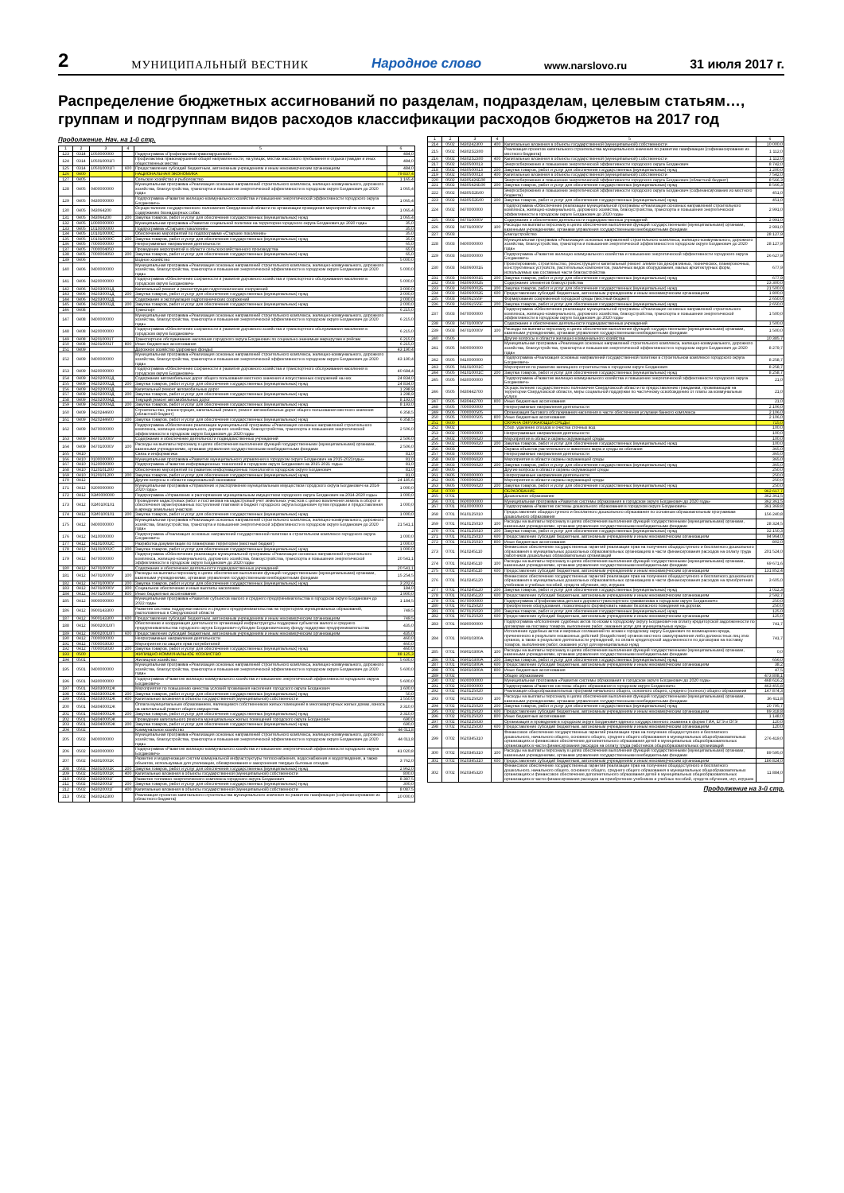2 МУНИЦИПАЛЬНЫЙ ВЕСТНИК Народное слово www.narslovo.ru 31 июля 2017 г.
Распределение бюджетных ассигнований по разделам, подразделам, целевым статьям…, группам и подгруппам видов расходов классификации расходов бюджетов на 2017 год
Продолжение. Нач. на 1-й стр.
| 1 | 2 | 3 | 4 | 5 | 6 |
| --- | --- | --- | --- | --- | --- |
| 123 | 0314 | 1050000000 | | Подпрограмма «Профилактика правонарушений» | 484,0 |
| 124 | 0314 | 105010001П | | Профилактика правонарушений общей направленности, на улицах, местах массового пребывания и отдыха граждан и иных общественных местах | 484,0 |
| 125 | 0314 | 105010001П | 600 | Предоставление субсидий бюджетным, автономным учреждениям и иным некоммерческим организациям | 484,0 |
| 126 | 0400 | | | НАЦИОНАЛЬНАЯ ЭКОНОМИКА | 79 837,4 |
| 127 | 0405 | | | Сельское хозяйство и рыболовство | 1 165,4 |
| 128 | 0405 | 0400000000 | | Муниципальная программа «Реализация основных направлений строительного комплекса, жилищно-коммунального, дорожного хозяйства, благоустройства, транспорта и повышения энергетической эффективности в городском округе Богданович до 2020 года» | 1 065,4 |
| 129 | 0405 | 0430000000 | | Подпрограмма «Развитие жилищно-коммунального хозяйства и повышение энергетической эффективности городского округа Богданович» | 1 065,4 |
| 130 | 0405 | 043064200 | | Осуществление государственного полномочия Свердловской области по организации проведения мероприятий по отлову и содержанию безнадзорных собак | 1 065,4 |
| 131 | 0405 | 043064200 | 200 | Закупка товаров, работ и услуг для обеспечения государственных (муниципальных) нужд | 1 065,4 |
| 132 | 0405 | 1000000000 | | Муниципальная программа «Развитие социальной политики на территории городского округа Богданович до 2020 года» | 35,0 |
| 133 | 0405 | 1010000000 | | Подпрограмма «Старшее поколение» | 35,0 |
| 134 | 0405 | 101010000С | | Обеспечение мероприятий по подпрограмме «Старшее поколение» | 35,0 |
| 135 | 0405 | 101010000С | 200 | Закупка товаров, работ и услуг для обеспечения государственных (муниципальных) нужд | 35,0 |
| 136 | 0405 | 7000000000 | | Непрограммные направления деятельности | 65,0 |
| 137 | 0405 | 7000004050 | | Проведение мероприятий в области сельскохозяйственного производства | 65,0 |
| 138 | 0405 | 7000004050 | 200 | Закупка товаров, работ и услуг для обеспечения государственных (муниципальных) нужд | 65,0 |
| 139 | 0406 | | | Водное хозяйство | 5 000,0 |
| 140 | 0406 | 0400000000 | | Муниципальная программа «Реализация основных направлений строительного комплекса, жилищно-коммунального, дорожного хозяйства, благоустройства, транспорта и повышения энергетической эффективности в городском округе Богданович до 2020 года» | 5 000,0 |
| 141 | 0406 | 0420000000 | | Подпрограмма «Обеспечение сохранности и развития дорожного хозяйства и транспортного обслуживания населения в городском округе Богданович» | 5 000,0 |
| 142 | 0406 | 042030001Д | | Капитальный ремонт и реконструкция гидротехнических сооружений | 3 000,0 |
| 143 | 0406 | 042030001Д | 200 | Закупка товаров, работ и услуг для обеспечения государственных (муниципальных) нужд | 3 000,0 |
| 144 | 0406 | 042030002Д | | Содержание и эксплуатация гидротехнических сооружений | 2 000,0 |
| 145 | 0406 | 042030002Д | 200 | Закупка товаров, работ и услуг для обеспечения государственных (муниципальных) нужд | 2 000,0 |
| 146 | 0408 | | | Транспорт | 6 215,0 |
| 147 | 0408 | 0400000000 | | Муниципальная программа «Реализация основных направлений строительного комплекса, жилищно-коммунального, дорожного хозяйства, благоустройства, транспорта и повышения энергетической эффективности в городском округе Богданович до 2020 года» | 6 215,0 |
| 148 | 0408 | 0420000000 | | Подпрограмма «Обеспечение сохранности и развития дорожного хозяйства и транспортного обслуживания населения в городском округе Богданович» | 6 215,0 |
| 149 | 0408 | 042010001Т | | Транспортное обслуживание населения городского округа Богданович по социально-значимым маршрутам и рейсам | 6 215,0 |
| 150 | 0408 | 042010001Т | 800 | Иные бюджетные ассигнования | 6 215,0 |
| 151 | 0409 | | | Дорожное хозяйство (дорожные фонды) | 43 190,4 |
| 152 | 0409 | 0400000000 | | Муниципальная программа «Реализация основных направлений строительного комплекса, жилищно-коммунального, дорожного хозяйства, благоустройства, транспорта и повышения энергетической эффективности в городском округе Богданович до 2020 года» | 43 190,4 |
| 153 | 0409 | 0420000000 | | Подпрограмма «Обеспечение сохранности и развития дорожного хозяйства и транспортного обслуживания населения в городском округе Богданович» | 40 684,4 |
| 154 | 0409 | 042020002Д | | Содержание автомобильных дорог общего пользования местного значения и искусственных сооружений на них | 24 834,0 |
| 155 | 0409 | 042020002Д | 200 | Закупка товаров, работ и услуг для обеспечения государственных (муниципальных) нужд | 24 834,0 |
| 156 | 0409 | 042020003Д | | Капитальный ремонт автомобильных дорог | 1 298,9 |
| 157 | 0409 | 042020003Д | 200 | Закупка товаров, работ и услуг для обеспечения государственных (муниципальных) нужд | 1 298,9 |
| 158 | 0409 | 042020004Д | | Текущий ремонт автомобильных дорог | 8 193,0 |
| 159 | 0409 | 042020004Д | 200 | Закупка товаров, работ и услуг для обеспечения государственных (муниципальных) нужд | 8 193,0 |
| 160 | 0409 | 0420244600 | | Строительство, реконструкция, капитальный ремонт, ремонт автомобильных дорог общего пользования местного значения (областной бюджет) | 6 358,5 |
| 161 | 0409 | 0420244600 | 200 | Закупка товаров, работ и услуг для обеспечения государственных (муниципальных) нужд | 6 358,5 |
| 162 | 0409 | 0470000000 | | Подпрограмма «Обеспечение реализации муниципальной программы «Реализация основных направлений строительного комплекса, жилищно-коммунального, дорожного хозяйства, благоустройства, транспорта и повышения энергетической эффективности в городском округе Богданович до 2020 года» | 2 506,0 |
| 163 | 0409 | 047010000У | | Содержание и обеспечение деятельности подведомственных учреждений | 2 506,0 |
| 164 | 0409 | 047010000У | 100 | Расходы на выплаты персоналу в целях обеспечения выполнения функций государственными (муниципальными) органами, казенными учреждениями, органами управления государственными внебюджетными фондами | 2 506,0 |
| 165 | 0410 | | | Связь и информатика | 81,0 |
| 166 | 0410 | 0100000000 | | Муниципальная программа «Развитие муниципального управления в городском округе Богданович на 2015-2021годы» | 81,0 |
| 167 | 0410 | 0120000000 | | Подпрограмма «Развитие информационных технологий в городском округе Богданович на 2015-2021 годы» | 81,0 |
| 168 | 0410 | 0120101200 | | Обеспечение мероприятий по развитию информационных технологий в городском округе Богданович | 81,0 |
| 169 | 0410 | 0120101200 | 200 | Закупка товаров, работ и услуг для обеспечения государственных (муниципальных) нужд | 81,0 |
| 170 | 0412 | | | Другие вопросы в области национальной экономики | 24 185,6 |
| 171 | 0412 | 0200000000 | | Муниципальная программа «Управление и распоряжение муниципальным имуществом городского округа Богданович на 2014-2020 годы» | 1 000,0 |
| 172 | 0412 | 02И0000000 | | Подпрограмма «Управление и распоряжение муниципальным имуществом городского округа Богданович на 2014-2020 годы» | 1 000,0 |
| 173 | 0412 | 02И0100101 | | Проведение кадастровых работ и постановка на кадастровый учет земельных участков с целью вовлечения земель в оборот и обеспечения гарантированных поступлений платежей в бюджет городского округа Богданович путем продажи и предоставления в аренду земельных участков | 1 000,0 |
| 174 | 0412 | 02И0100101 | 200 | Закупка товаров, работ и услуг для обеспечения государственных (муниципальных) нужд | 1 000,0 |
| 175 | 0412 | 0400000000 | | Муниципальная программа «Реализация основных направлений строительного комплекса, жилищно-коммунального, дорожного хозяйства, благоустройства, транспорта и повышения энергетической эффективности в городском округе Богданович до 2020 года» | 21 541,1 |
| 176 | 0412 | 0410000000 | | Подпрограмма «Реализация основных направлений государственной политики в строительном комплексе городского округа Богданович» | 1 000,0 |
| 177 | 0412 | 041010002С | | Разработка документации по планировке территории (местный бюджет) | 1 000,0 |
| 178 | 0412 | 041010002С | 200 | Закупка товаров, работ и услуг для обеспечения государственных (муниципальных) нужд | 1 000,0 |
| 179 | 0412 | 0470000000 | | Подпрограмма «Обеспечение реализации муниципальной программы «Реализация основных направлений строительного комплекса, жилищно-коммунального, дорожного хозяйства, благоустройства, транспорта и повышения энергетической эффективности в городском округе Богданович до 2020 года» | 20 541,1 |
| 180 | 0412 | 047010000У | | Содержание и обеспечение деятельности подведомственных учреждений | 20 541,1 |
| 181 | 0412 | 047010000У | 100 | Расходы на выплаты персоналу в целях обеспечения выполнения функций государственными (муниципальными) органами, казенными учреждениями, органами управления государственными внебюджетными фондами | 15 254,5 |
| 182 | 0412 | 047010000У | 200 | Закупка товаров, работ и услуг для обеспечения государственных (муниципальных) нужд | 3 202,6 |
| 183 | 0412 | 047010000У | 300 | Социальное обеспечение и иные выплаты населению | 184,0 |
| 184 | 0412 | 047010000У | 800 | Иные бюджетные ассигнования | 1 900,0 |
| 185 | 0412 | 0900000000 | | Муниципальная программа «Развитие субъектов малого и среднего предпринимательства в городском округе Богданович до 2022 года» | 1 184,5 |
| 186 | 0412 | 0900143300 | | Развитие системы поддержки малого и среднего предпринимательства на территориях муниципальных образований, расположенных в Свердловской области | 749,5 |
| 187 | 0412 | 0900143300 | 600 | Предоставление субсидий бюджетным, автономным учреждениям и иным некоммерческим организациям | 749,5 |
| 188 | 0412 | 090020010П | | Обеспечение и координация деятельности организаций инфраструктуры поддержки субъектов малого и среднего предпринимательства городского округа Богданович-субсидии Богдановичскому фонду поддержки предпринимательства | 435,0 |
| 189 | 0412 | 090020010П | 600 | Предоставление субсидий бюджетным, автономным учреждениям и иным некоммерческим организациям | 435,0 |
| 190 | 0412 | 7000000000 | | Непрограммные направления деятельности | 460,0 |
| 191 | 0412 | 7000003030 | | Мероприятия по защите прав потребителей | 460,0 |
| 192 | 0412 | 7000003030 | 200 | Закупка товаров, работ и услуг для обеспечения государственных (муниципальных) нужд | 460,0 |
| 193 | 0500 | | | ЖИЛИЩНО-КОММУНАЛЬНОЕ ХОЗЯЙСТВО | 88 125,3 |
| 194 | 0501 | | | Жилищное хозяйство | 5 600,0 |
| 195 | 0501 | 0400000000 | | Муниципальная программа «Реализация основных направлений строительного комплекса, жилищно-коммунального, дорожного хозяйства, благоустройства, транспорта и повышения энергетической эффективности в городском округе Богданович до 2020 года» | 5 600,0 |
| 196 | 0501 | 0430000000 | | Подпрограмма «Развитие жилищно-коммунального хозяйства и повышение энергетической эффективности городского округа Богданович» | 5 600,0 |
| 197 | 0501 | 043030001Ж | | Мероприятия по повышению качества условий проживания населения городского округа Богданович | 1 600,0 |
| 198 | 0501 | 043030001Ж | 200 | Закупка товаров, работ и услуг для обеспечения государственных (муниципальных) нужд | 50,0 |
| 199 | 0501 | 043030001Ж | 400 | Капитальные вложения в объекты государственной (муниципальной) собственности | 1 550,0 |
| 200 | 0501 | 043040001Ж | | Оплата муниципальным образованием, являющимся собственником жилых помещений в многоквартирных жилых домах, взноса на капитальный ремонт общего имущества | 3 310,0 |
| 201 | 0501 | 043040001Ж | 200 | Закупка товаров, работ и услуг для обеспечения государственных (муниципальных) нужд | 3 310,0 |
| 202 | 0501 | 043040005Ж | | Проведение капитального ремонта муниципальных жилых помещений городского округа Богданович | 690,0 |
| 203 | 0501 | 043040005Ж | 200 | Закупка товаров, работ и услуг для обеспечения государственных (муниципальных) нужд | 690,0 |
| 204 | 0502 | | | Коммунальное хозяйство | 44 011,8 |
| 205 | 0502 | 0400000000 | | Муниципальная программа «Реализация основных направлений строительного комплекса, жилищно-коммунального, дорожного хозяйства, благоустройства, транспорта и повышения энергетической эффективности в городском округе Богданович до 2020 года» | 44 011,8 |
| 206 | 0502 | 0430000000 | | Подпрограмма «Развитие жилищно-коммунального хозяйства и повышение энергетической эффективности городского округа Богданович» | 41 020,8 |
| 207 | 0502 | 043010001К | | Развитие и модернизация систем коммунальной инфраструктуры теплоснабжения, водоснабжения и водоотведения, а также объектов, используемых для утилизации, обезвреживания и захоронения твердых бытовых отходов | 3 762,0 |
| 208 | 0502 | 043010001К | 200 | Закупка товаров, работ и услуг для обеспечения государственных (муниципальных) нужд | 2 962,0 |
| 209 | 0502 | 043010001К | 400 | Капитальные вложения в объекты государственной (муниципальной) собственности | 800,0 |
| 210 | 0502 | 043020001Г | | Развитие топливно-энергетического комплекса городского округа Богданович | 8 387,5 |
| 211 | 0502 | 043020001Г | 200 | Закупка товаров, работ и услуг для обеспечения государственных (муниципальных) нужд | 300,0 |
| 212 | 0502 | 043020001Г | 400 | Капитальные вложения в объекты государственной (муниципальной) собственности | 8 087,5 |
| 213 | 0502 | 0430242300 | | Реализация проектов капитального строительства муниципального значения по развитию газификации (софинансирование из областного бюджета) | 10 000,0 |
| 1 | 2 | 3 | 4 | 5 | 6 |
| --- | --- | --- | --- | --- | --- |
| 214 | 0502 | 0430242300 | 400 | Капитальные вложения в объекты государственной (муниципальной) собственности | 10 000,0 |
| 215 | 0502 | 04302S2300 | | Реализация проектов капитального строительства муниципального значения по развитию газификации (софинансирование из местного бюджета) | 1 112,0 |
| 216 | 0502 | 04302S2300 | 400 | Капитальные вложения в объекты государственной (муниципальной) собственности | 1 112,0 |
| 217 | 0502 | 0430500013 | | Энергосбережение и повышение энергетической эффективности городского округа Богданович | 8 742,0 |
| 218 | 0502 | 0430500013 | 200 | Закупка товаров, работ и услуг для обеспечения государственных (муниципальных) нужд | 1 200,0 |
| 219 | 0502 | 0430500013 | 400 | Капитальные вложения в объекты государственной (муниципальной) собственности | 7 542,0 |
| 220 | 0502 | 04305426Б00 | | Энергосбережение и повышение энергетической эффективности городского округа Богданович (областной бюджет) | 8 566,3 |
| 221 | 0502 | 04305426Б00 | 200 | Закупка товаров, работ и услуг для обеспечения государственных (муниципальных) нужд | 8 566,3 |
| 222 | 0502 | 04305S2Б00 | | Энергосбережение и повышение энергетической эффективности городского округа Богданович (софинансирование из местного бюджета) | 451,0 |
| 223 | 0502 | 04305S2Б00 | 200 | Закупка товаров, работ и услуг для обеспечения государственных (муниципальных) нужд | 451,0 |
| 224 | 0502 | 0470000000 | | Подпрограмма «Обеспечение реализации муниципальной программы «Реализация основных направлений строительного комплекса, жилищно-коммунального, дорожного хозяйства, благоустройства, транспорта и повышения энергетической эффективности в городском округе Богданович до 2020 года» | 2 991,0 |
| 225 | 0502 | 047010000У | | Содержание и обеспечение деятельности подведомственных учреждений | 2 991,0 |
| 226 | 0502 | 047010000У | 100 | Расходы на выплаты персоналу в целях обеспечения выполнения функций государственными (муниципальными) органами, казенными учреждениями, органами управления государственными внебюджетными фондами | 2 991,0 |
| 227 | 0503 | | | Благоустройство | 28 127,9 |
| 228 | 0503 | 0400000000 | | Муниципальная программа «Реализация основных направлений строительного комплекса, жилищно-коммунального, дорожного хозяйства, благоустройства, транспорта и повышения энергетической эффективности в городском округе Богданович до 2020 года» | 28 127,9 |
| 229 | 0503 | 0430000000 | | Подпрограмма «Развитие жилищно-коммунального хозяйства и повышение энергетической эффективности городского округа Богданович» | 26 627,9 |
| 230 | 0503 | 043060001Б | | Проектирование, строительство, реконструкция и капитальный ремонт элементов декоративных, технических, планировочных, конструктивных устройств, растительных компонентов, различных видов оборудования, малых архитектурных форм, используемых как составные части благоустройства | 677,9 |
| 231 | 0503 | 043060001Б | 200 | Закупка товаров, работ и услуг для обеспечения государственных (муниципальных) нужд | 677,9 |
| 232 | 0503 | 043060002Б | | Содержание элементов благоустройства | 23 300,0 |
| 233 | 0503 | 043060002Б | 200 | Закупка товаров, работ и услуг для обеспечения государственных (муниципальных) нужд | 21 500,0 |
| 234 | 0503 | 043060002Б | 600 | Предоставление субсидий бюджетным, автономным учреждениям и иным некоммерческим организациям | 1 800,0 |
| 235 | 0503 | 04306L555F | | Формирование современной городской среды (местный бюджет) | 2 650,0 |
| 236 | 0503 | 04306L555F | 200 | Закупка товаров, работ и услуг для обеспечения государственных (муниципальных) нужд | 2 650,0 |
| 237 | 0503 | 0470000000 | | Подпрограмма «Обеспечение реализации муниципальной программы «Реализация основных направлений строительного комплекса, жилищно-коммунального, дорожного хозяйства, благоустройства, транспорта и повышения энергетической эффективности в городском округе Богданович до 2020 года» | 1 500,0 |
| 238 | 0503 | 047010000У | | Содержание и обеспечение деятельности подведомственных учреждений | 1 500,0 |
| 239 | 0503 | 047010000У | 100 | Расходы на выплаты персоналу в целях обеспечения выполнения функций государственными (муниципальными) органами, казенными учреждениями, органами управления государственными внебюджетными фондами | 1 500,0 |
| 240 | 0505 | | | Другие вопросы в области жилищно-коммунального хозяйства | 10 385,7 |
| 241 | 0505 | 0400000000 | | Муниципальная программа «Реализация основных направлений строительного комплекса, жилищно-коммунального, дорожного хозяйства, благоустройства, транспорта и повышения энергетической эффективности в городском округе Богданович до 2020 года» | 8 279,7 |
| 242 | 0505 | 0410000000 | | Подпрограмма «Реализация основных направлений государственной политики в строительном комплексе городского округа Богданович» | 8 258,7 |
| 243 | 0505 | 041010001С | | Мероприятия по развитию жилищного строительства в городском округе Богданович | 8 258,7 |
| 244 | 0505 | 041010001С | 200 | Закупка товаров, работ и услуг для обеспечения государственных (муниципальных) нужд | 8 258,7 |
| 245 | 0505 | 0430000000 | | Подпрограмма «Развитие жилищно-коммунального хозяйства и повышение энергетической эффективности городского округа Богданович» | 21,0 |
| 246 | 0505 | 0430442700 | | Осуществление государственного полномочия Свердловской области по предоставлению гражданам, проживающим на территории Свердловской области, меры социальной поддержки по частичному освобождению от платы за коммунальные услуги | 21,0 |
| 247 | 0505 | 0430442700 | 800 | Иные бюджетные ассигнования | 21,0 |
| 248 | 0505 | 7000000000 | | Непрограммные направления деятельности | 2 106,0 |
| 249 | 0505 | 7000000505 | | Организация бытового обслуживания населения в части обеспечения услугами банного комплекса | 2 106,0 |
| 250 | 0505 | 7000000505 | 800 | Иные бюджетные ассигнования | 2 106,0 |
| 251 | 0600 | | | ОХРАНА ОКРУЖАЮЩЕЙ СРЕДЫ | 715,0 |
| 252 | 0602 | | | Сбор, удаление отходов и очистка сточных вод | 100,0 |
| 253 | 0602 | 7000000000 | | Непрограммные направления деятельности | 100,0 |
| 254 | 0602 | 7000006020 | | Мероприятия в области охраны окружающей среды | 100,0 |
| 255 | 0602 | 7000006020 | 200 | Закупка товаров, работ и услуг для обеспечения государственных (муниципальных) нужд | 100,0 |
| 256 | 0603 | | | Охрана объектов растительного и животного мира и среды их обитания | 365,0 |
| 257 | 0603 | 7000000000 | | Непрограммные направления деятельности | 365,0 |
| 258 | 0603 | 7000006020 | | Мероприятия в области охраны окружающей среды | 365,0 |
| 259 | 0603 | 7000006020 | 200 | Закупка товаров, работ и услуг для обеспечения государственных (муниципальных) нужд | 365,0 |
| 260 | 0605 | | | Другие вопросы в области охраны окружающей среды | 250,0 |
| 261 | 0605 | 7000000000 | | Непрограммные направления деятельности | 250,0 |
| 262 | 0605 | 7000006020 | | Мероприятия в области охраны окружающей среды | 250,0 |
| 263 | 0605 | 7000006020 | 200 | Закупка товаров, работ и услуг для обеспечения государственных (муниципальных) нужд | 250,0 |
| 264 | 0700 | | | ОБРАЗОВАНИЕ | 962 617,7 |
| 265 | 0701 | | | Дошкольное образование | 362 361,5 |
| 266 | 0701 | 0600000000 | | Муниципальная программа «Развитие системы образования в городском округе Богданович до 2020 года» | 362 361,5 |
| 267 | 0701 | 0610000000 | | Подпрограмма «Развитие системы дошкольного образования в городском округе Богданович» | 361 369,8 |
| 268 | 0701 | 0610125010 | | Предоставление общедоступного и бесплатного дошкольного образования по основным образовательным программам дошкольного образования | 156 240,8 |
| 269 | 0701 | 0610125010 | 100 | Расходы на выплаты персоналу в целях обеспечения выполнения функций государственными (муниципальными) органами, казенными учреждениями, органами управления государственными внебюджетными фондами | 28 324,5 |
| 270 | 0701 | 0610125010 | 200 | Закупка товаров, работ и услуг для обеспечения государственных (муниципальных) нужд | 32 150,3 |
| 271 | 0701 | 0610125010 | 600 | Предоставление субсидий бюджетным, автономным учреждениям и иным некоммерческим организациям | 94 964,0 |
| 272 | 0701 | 0610125010 | 800 | Иные бюджетные ассигнования | 802,0 |
| 273 | 0701 | 0610245110 | | Финансовое обеспечение государственных гарантий реализации прав на получение общедоступного и бесплатного дошкольного образования в муниципальных дошкольных образовательных организациях в части финансирования расходов на оплату труда работников дошкольных образовательных организаций | 201 524,0 |
| 274 | 0701 | 0610245110 | 100 | Расходы на выплаты персоналу в целях обеспечения выполнения функций государственными (муниципальными) органами, казенными учреждениями, органами управления государственными внебюджетными фондами | 69 671,6 |
| 275 | 0701 | 0610245110 | 600 | Предоставление субсидий бюджетным, автономным учреждениям и иным некоммерческим организациям | 131 852,4 |
| 276 | 0701 | 0610245120 | | Финансовое обеспечение государственных гарантий реализации прав на получение общедоступного и бесплатного дошкольного образования в муниципальных дошкольных образовательных организациях в части финансирования расходов на приобретение учебников и учебных пособий, средств обучения, игр, игрушек | 3 605,0 |
| 277 | 0701 | 0610245120 | 200 | Закупка товаров, работ и услуг для обеспечения государственных (муниципальных) нужд | 1 012,3 |
| 278 | 0701 | 0610245120 | 600 | Предоставление субсидий бюджетным, автономным учреждениям и иным некоммерческим организациям | 2 592,7 |
| 279 | 0701 | 0670000000 | | Подпрограмма «Профилактика детского дорожно-транспортного травматизма в городском округе Богданович» | 250,0 |
| 280 | 0701 | 0670125020 | | Приобретение оборудования, позволяющего формировать навыки безопасного поведения на дорогах | 250,0 |
| 281 | 0701 | 0670125020 | 200 | Закупка товаров, работ и услуг для обеспечения государственных (муниципальных) нужд | 125,0 |
| 282 | 0701 | 0670125020 | 600 | Предоставление субсидий бюджетным, автономным учреждениям и иным некоммерческим организациям | 125,0 |
| 283 | 0701 | 0690000000 | | Подпрограмма «Исполнение судебных актов по искам к городскому округу Богданович на оплату кредиторской задолженности по договорам на поставку товаров, выполнение работ, оказания услуг для муниципальных нужд» | 741,7 |
| 284 | 0701 | 069010300А | | Исполнение судебных актов и мировых соглашений по искам к городскому округу Богданович по возмещению вреда, причиненного в результате незаконных действий (бездействия) органов местного самоуправления либо должностных лиц этих органов, а также в результате деятельности учреждений, по оплате кредиторской задолженности по договорам на поставку товаров, выполнение работ, оказание услуг для муниципальных нужд | 741,7 |
| 285 | 0701 | 069010300А | 100 | Расходы на выплаты персоналу в целях обеспечения выполнения функций государственными (муниципальными) органами, казенными учреждениями, органами управления государственными внебюджетными фондами | 0,0 |
| 286 | 0701 | 069010300А | 200 | Закупка товаров, работ и услуг для обеспечения государственных (муниципальных) нужд | 656,0 |
| 287 | 0701 | 069010300А | 600 | Предоставление субсидий бюджетным, автономным учреждениям и иным некоммерческим организациям | 38,2 |
| 288 | 0701 | 069010300А | 800 | Иные бюджетные ассигнования | 47,5 |
| 289 | 0702 | | | Общее образование | 473 808,1 |
| 290 | 0702 | 0600000000 | | Муниципальная программа «Развитие системы образования в городском округе Богданович до 2020 года» | 468 616,2 |
| 291 | 0702 | 0620000000 | | Подпрограмма «Развитие системы общего образования в городском округе Богданович» | 463 455,8 |
| 292 | 0702 | 0620125020 | | Реализация общеобразовательных программ начального общего, основного общего, среднего (полного) общего образования | 147 874,3 |
| 293 | 0702 | 0620125020 | 100 | Расходы на выплаты персоналу в целях обеспечения выполнения функций государственными (муниципальными) органами, казенными учреждениями, органами управления государственными внебюджетными фондами | 36 611,8 |
| 294 | 0702 | 0620125020 | 200 | Закупка товаров, работ и услуг для обеспечения государственных (муниципальных) нужд | 20 795,7 |
| 295 | 0702 | 0620125020 | 600 | Предоставление субсидий бюджетным, автономным учреждениям и иным некоммерческим организациям | 89 318,8 |
| 296 | 0702 | 0620125020 | 800 | Иные бюджетные ассигнования | 1 148,0 |
| 297 | 0702 | 0620225030 | | Организация и проведение в городском округе Богданович единого государственного экзамена в форме ГИА, ЕГЭ и ОГЭ | 120,0 |
| 298 | 0702 | 0620225030 | 600 | Предоставление субсидий бюджетным, автономным учреждениям и иным некоммерческим организациям | 120,0 |
| 299 | 0702 | 0620345310 | | Финансовое обеспечение государственных гарантий реализации прав на получение общедоступного и бесплатного дошкольного, начального общего, основного общего, среднего общего образования в муниципальных общеобразовательных организациях и финансовое обеспечение дополнительного образования детей в муниципальных общеобразовательных организациях в части финансирования расходов на оплату труда работников общеобразовательных организаций | 276 419,0 |
| 300 | 0702 | 0620345310 | 100 | Расходы на выплаты персоналу в целях обеспечения выполнения функций государственными (муниципальными) органами, казенными учреждениями, органами управления государственными внебюджетными фондами | 89 595,0 |
| 301 | 0702 | 0620345310 | 600 | Предоставление субсидий бюджетным, автономным учреждениям и иным некоммерческим организациям | 186 824,0 |
| 302 | 0702 | 0620345320 | | Финансовое обеспечение государственных гарантий реализации прав на получение общедоступного и бесплатного дошкольного, начального общего, основного общего, среднего общего образования в муниципальных общеобразовательных организациях и финансовое обеспечение дополнительного образования детей в муниципальных общеобразовательных организациях в части финансирования расходов на приобретение учебников и учебных пособий, средств обучения, игр, игрушек | 11 884,0 |
Продолжение на 3-й стр.